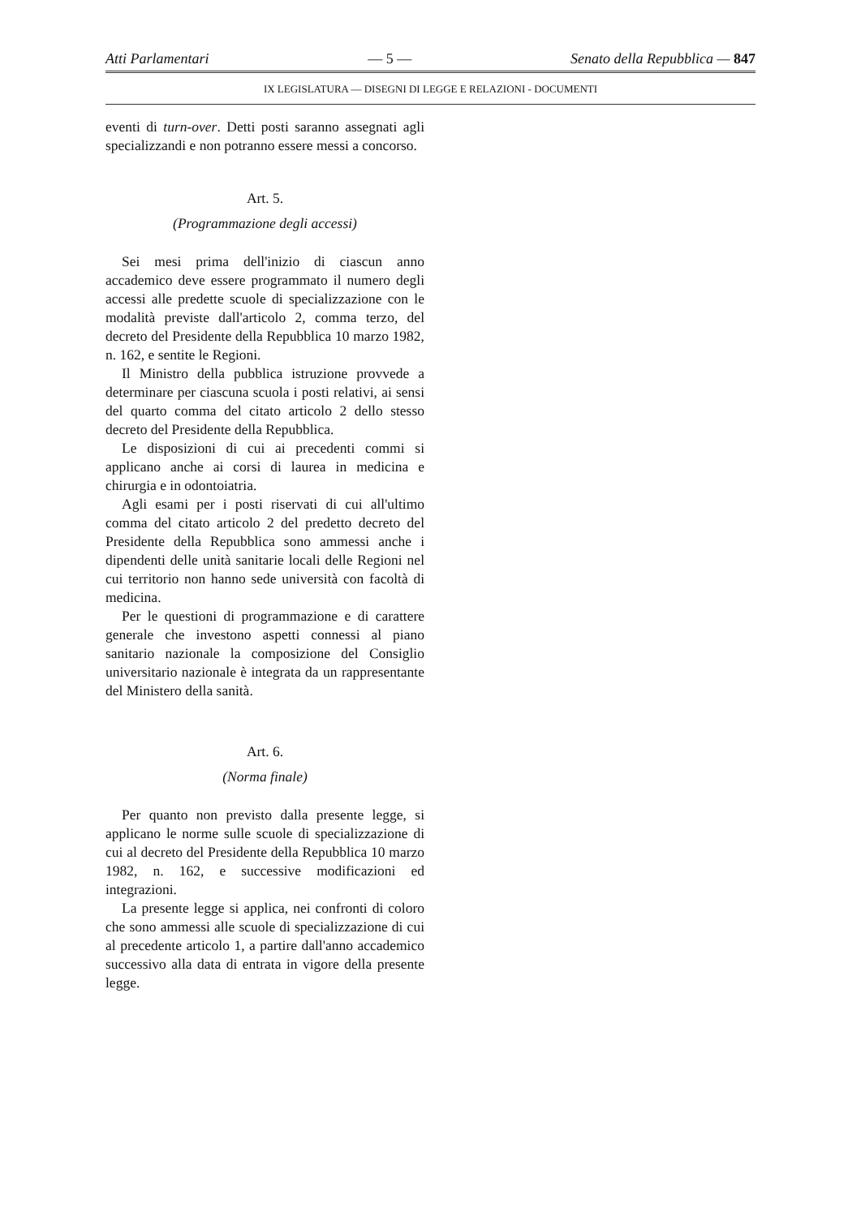Atti Parlamentari — 5 — Senato della Repubblica — 847
IX LEGISLATURA — DISEGNI DI LEGGE E RELAZIONI - DOCUMENTI
eventi di turn-over. Detti posti saranno assegnati agli specializzandi e non potranno essere messi a concorso.
Art. 5.
(Programmazione degli accessi)
Sei mesi prima dell'inizio di ciascun anno accademico deve essere programmato il numero degli accessi alle predette scuole di specializzazione con le modalità previste dall'articolo 2, comma terzo, del decreto del Presidente della Repubblica 10 marzo 1982, n. 162, e sentite le Regioni.
Il Ministro della pubblica istruzione provvede a determinare per ciascuna scuola i posti relativi, ai sensi del quarto comma del citato articolo 2 dello stesso decreto del Presidente della Repubblica.
Le disposizioni di cui ai precedenti commi si applicano anche ai corsi di laurea in medicina e chirurgia e in odontoiatria.
Agli esami per i posti riservati di cui all'ultimo comma del citato articolo 2 del predetto decreto del Presidente della Repubblica sono ammessi anche i dipendenti delle unità sanitarie locali delle Regioni nel cui territorio non hanno sede università con facoltà di medicina.
Per le questioni di programmazione e di carattere generale che investono aspetti connessi al piano sanitario nazionale la composizione del Consiglio universitario nazionale è integrata da un rappresentante del Ministero della sanità.
Art. 6.
(Norma finale)
Per quanto non previsto dalla presente legge, si applicano le norme sulle scuole di specializzazione di cui al decreto del Presidente della Repubblica 10 marzo 1982, n. 162, e successive modificazioni ed integrazioni.
La presente legge si applica, nei confronti di coloro che sono ammessi alle scuole di specializzazione di cui al precedente articolo 1, a partire dall'anno accademico successivo alla data di entrata in vigore della presente legge.